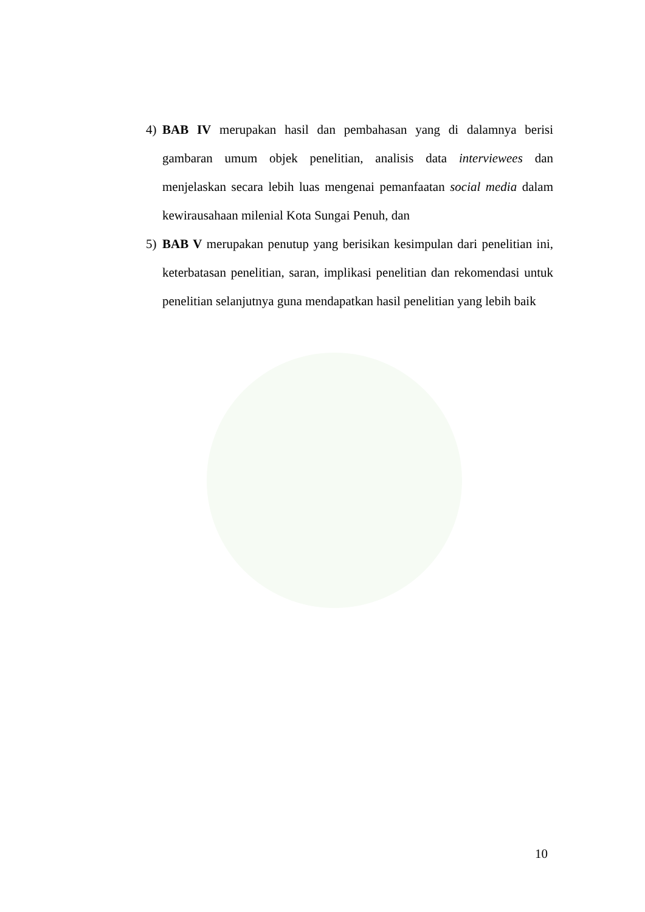4) BAB IV merupakan hasil dan pembahasan yang di dalamnya berisi gambaran umum objek penelitian, analisis data interviewees dan menjelaskan secara lebih luas mengenai pemanfaatan social media dalam kewirausahaan milenial Kota Sungai Penuh, dan
5) BAB V merupakan penutup yang berisikan kesimpulan dari penelitian ini, keterbatasan penelitian, saran, implikasi penelitian dan rekomendasi untuk penelitian selanjutnya guna mendapatkan hasil penelitian yang lebih baik
10